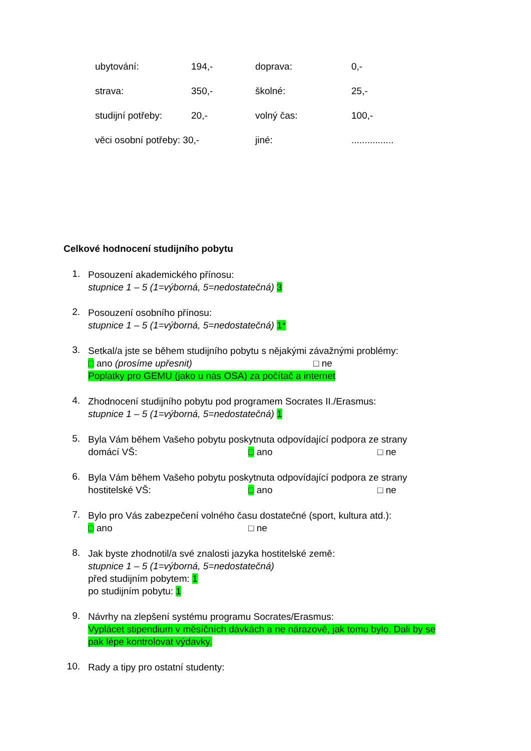| ubytování: | 194,- | doprava: | 0,- |
| strava: | 350,- | školné: | 25,- |
| studijní potřeby: | 20,- | volný čas: | 100,- |
| věci osobní potřeby: 30,- | | jiné: | ................ |
Celkové hodnocení studijního pobytu
1.
Posouzení akademického přínosu:
stupnice 1 – 5 (1=výborná, 5=nedostatečná) 3
2.
Posouzení osobního přínosu:
stupnice 1 – 5 (1=výborná, 5=nedostatečná) 1*
3.
Setkal/a jste se během studijního pobytu s nějakými závažnými problémy:
□ ano (prosíme upřesnit) □ ne
Poplatky pro GEMU (jako u nás OSA) za počítač a internet
4.
Zhodnocení studijního pobytu pod programem Socrates II./Erasmus:
stupnice 1 – 5 (1=výborná, 5=nedostatečná) 1
5.
Byla Vám během Vašeho pobytu poskytnuta odpovídající podpora ze strany
domácí VŠ: □ ano □ ne
6.
Byla Vám během Vašeho pobytu poskytnuta odpovídající podpora ze strany
hostitelské VŠ: □ ano □ ne
7.
Bylo pro Vás zabezpečení volného času dostatečné (sport, kultura atd.):
□ ano □ ne
8.
Jak byste zhodnotil/a své znalosti jazyka hostitelské země:
stupnice 1 – 5 (1=výborná, 5=nedostatečná)
před studijním pobytem: 1
po studijním pobytu: 1
9.
Návrhy na zlepšení systému programu Socrates/Erasmus:
Vyplácet stipendium v měsíčních dávkách a ne nárazově, jak tomu bylo. Dali by se pak lépe kontrolovat výdavky.
10.
Rady a tipy pro ostatní studenty: